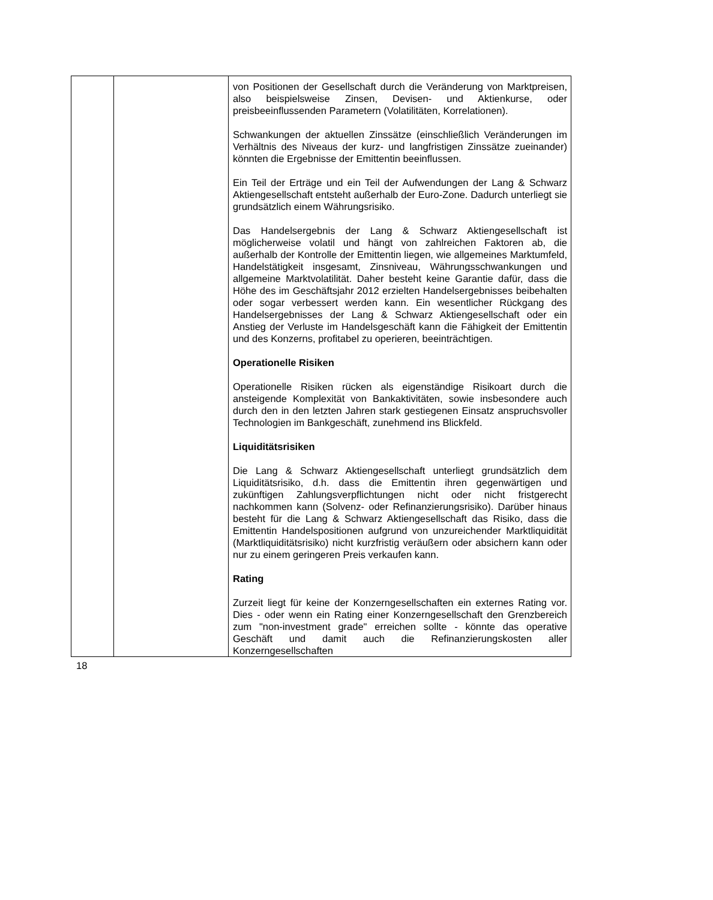| | | von Positionen der Gesellschaft durch die Veränderung von Marktpreisen, also beispielsweise Zinsen, Devisen- und Aktienkurse, oder preisbeeinflussenden Parametern (Volatilitäten, Korrelationen). Schwankungen der aktuellen Zinssätze (einschließlich Veränderungen im Verhältnis des Niveaus der kurz- und langfristigen Zinssätze zueinander) könnten die Ergebnisse der Emittentin beeinflussen. Ein Teil der Erträge und ein Teil der Aufwendungen der Lang & Schwarz Aktiengesellschaft entsteht außerhalb der Euro-Zone. Dadurch unterliegt sie grundsätzlich einem Währungsrisiko. Das Handelsergebnis der Lang & Schwarz Aktiengesellschaft ist möglicherweise volatil und hängt von zahlreichen Faktoren ab, die außerhalb der Kontrolle der Emittentin liegen, wie allgemeines Marktumfeld, Handelstätigkeit insgesamt, Zinsniveau, Währungsschwankungen und allgemeine Marktvolatilität. Daher besteht keine Garantie dafür, dass die Höhe des im Geschäftsjahr 2012 erzielten Handelsergebnisses beibehalten oder sogar verbessert werden kann. Ein wesentlicher Rückgang des Handelsergebnisses der Lang & Schwarz Aktiengesellschaft oder ein Anstieg der Verluste im Handelsgeschäft kann die Fähigkeit der Emittentin und des Konzerns, profitabel zu operieren, beeinträchtigen. Operationelle Risiken Operationelle Risiken rücken als eigenständige Risikoart durch die ansteigende Komplexität von Bankaktivitäten, sowie insbesondere auch durch den in den letzten Jahren stark gestiegenen Einsatz anspruchsvoller Technologien im Bankgeschäft, zunehmend ins Blickfeld. Liquiditätsrisiken Die Lang & Schwarz Aktiengesellschaft unterliegt grundsätzlich dem Liquiditätsrisiko, d.h. dass die Emittentin ihren gegenwärtigen und zukünftigen Zahlungsverpflichtungen nicht oder nicht fristgerecht nachkommen kann (Solvenz- oder Refinanzierungsrisiko). Darüber hinaus besteht für die Lang & Schwarz Aktiengesellschaft das Risiko, dass die Emittentin Handelspositionen aufgrund von unzureichender Marktliquidität (Marktliquiditätsrisiko) nicht kurzfristig veräußern oder absichern kann oder nur zu einem geringeren Preis verkaufen kann. Rating Zurzeit liegt für keine der Konzerngesellschaften ein externes Rating vor. Dies - oder wenn ein Rating einer Konzerngesellschaft den Grenzbereich zum "non-investment grade" erreichen sollte - könnte das operative Geschäft und damit auch die Refinanzierungskosten aller Konzerngesellschaften |
18